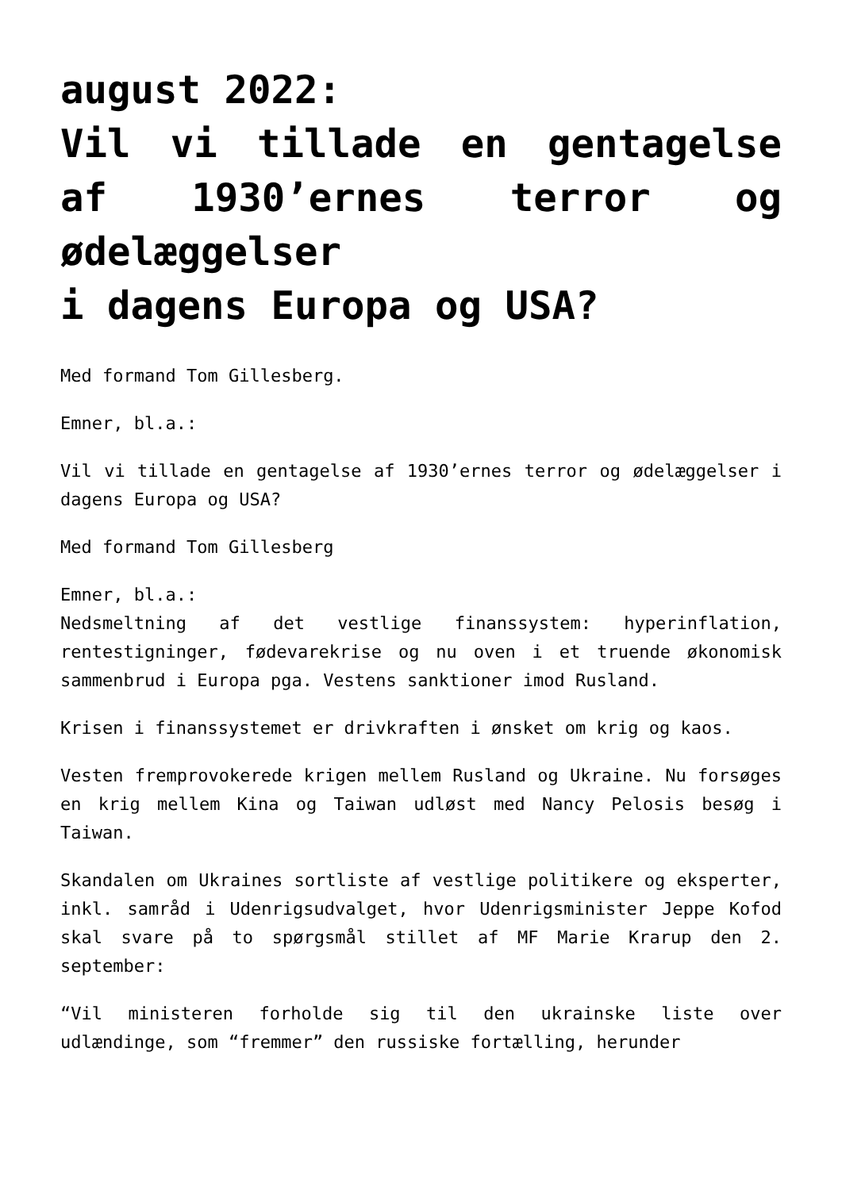august 2022:
Vil vi tillade en gentagelse af 1930’ernes terror og ødelæggelser
i dagens Europa og USA?
Med formand Tom Gillesberg.
Emner, bl.a.:
Vil vi tillade en gentagelse af 1930’ernes terror og ødelæggelser i dagens Europa og USA?
Med formand Tom Gillesberg
Emner, bl.a.:
Nedsmeltning af det vestlige finanssystem: hyperinflation, rentestigninger, fødevarekrise og nu oven i et truende økonomisk sammenbrud i Europa pga. Vestens sanktioner imod Rusland.
Krisen i finanssystemet er drivkraften i ønsket om krig og kaos.
Vesten fremprovokerede krigen mellem Rusland og Ukraine. Nu forsøges en krig mellem Kina og Taiwan udløst med Nancy Pelosis besøg i Taiwan.
Skandalen om Ukraines sortliste af vestlige politikere og eksperter, inkl. samråd i Udenrigsudvalget, hvor Udenrigsminister Jeppe Kofod skal svare på to spørgsmål stillet af MF Marie Krarup den 2. september:
“Vil ministeren forholde sig til den ukrainske liste over udlændinge, som “fremmer” den russiske fortælling, herunder